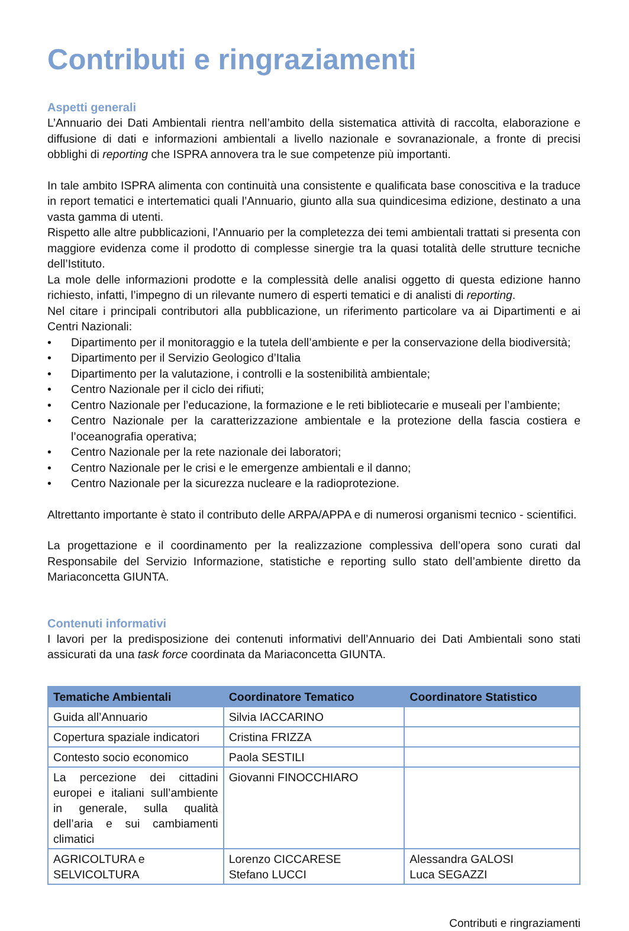Contributi e ringraziamenti
Aspetti generali
L’Annuario dei Dati Ambientali rientra nell’ambito della sistematica attività di raccolta, elaborazione e diffusione di dati e informazioni ambientali a livello nazionale e sovranazionale, a fronte di precisi obblighi di reporting che ISPRA annovera tra le sue competenze più importanti.
In tale ambito ISPRA alimenta con continuità una consistente e qualificata base conoscitiva e la traduce in report tematici e intertematici quali l’Annuario, giunto alla sua quindicesima edizione, destinato a una vasta gamma di utenti.
Rispetto alle altre pubblicazioni, l’Annuario per la completezza dei temi ambientali trattati si presenta con maggiore evidenza come il prodotto di complesse sinergie tra la quasi totalità delle strutture tecniche dell’Istituto.
La mole delle informazioni prodotte e la complessità delle analisi oggetto di questa edizione hanno richiesto, infatti, l’impegno di un rilevante numero di esperti tematici e di analisti di reporting.
Nel citare i principali contributori alla pubblicazione, un riferimento particolare va ai Dipartimenti e ai Centri Nazionali:
• Dipartimento per il monitoraggio e la tutela dell’ambiente e per la conservazione della biodiversità;
• Dipartimento per il Servizio Geologico d’Italia
• Dipartimento per la valutazione, i controlli e la sostenibilità ambientale;
• Centro Nazionale per il ciclo dei rifiuti;
• Centro Nazionale per l’educazione, la formazione e le reti bibliotecarie e museali per l’ambiente;
• Centro Nazionale per la caratterizzazione ambientale e la protezione della fascia costiera e l’oceanografia operativa;
• Centro Nazionale per la rete nazionale dei laboratori;
• Centro Nazionale per le crisi e le emergenze ambientali e il danno;
• Centro Nazionale per la sicurezza nucleare e la radioprotezione.
Altrettanto importante è stato il contributo delle ARPA/APPA e di numerosi organismi tecnico - scientifici.
La progettazione e il coordinamento per la realizzazione complessiva dell’opera sono curati dal Responsabile del Servizio Informazione, statistiche e reporting sullo stato dell’ambiente diretto da Mariaconcetta GIUNTA.
Contenuti informativi
I lavori per la predisposizione dei contenuti informativi dell’Annuario dei Dati Ambientali sono stati assicurati da una task force coordinata da Mariaconcetta GIUNTA.
| Tematiche Ambientali | Coordinatore Tematico | Coordinatore Statistico |
| --- | --- | --- |
| Guida all’Annuario | Silvia IACCARINO | |
| Copertura spaziale indicatori | Cristina FRIZZA | |
| Contesto socio economico | Paola SESTILI | |
| La percezione dei cittadini europei e italiani sull’ambiente in generale, sulla qualità dell’aria e sui cambiamenti climatici | Giovanni FINOCCHIARO | |
| AGRICOLTURA e SELVICOLTURA | Lorenzo CICCARESE Stefano LUCCI | Alessandra GALOSI Luca SEGAZZI |
Contributi e ringraziamenti